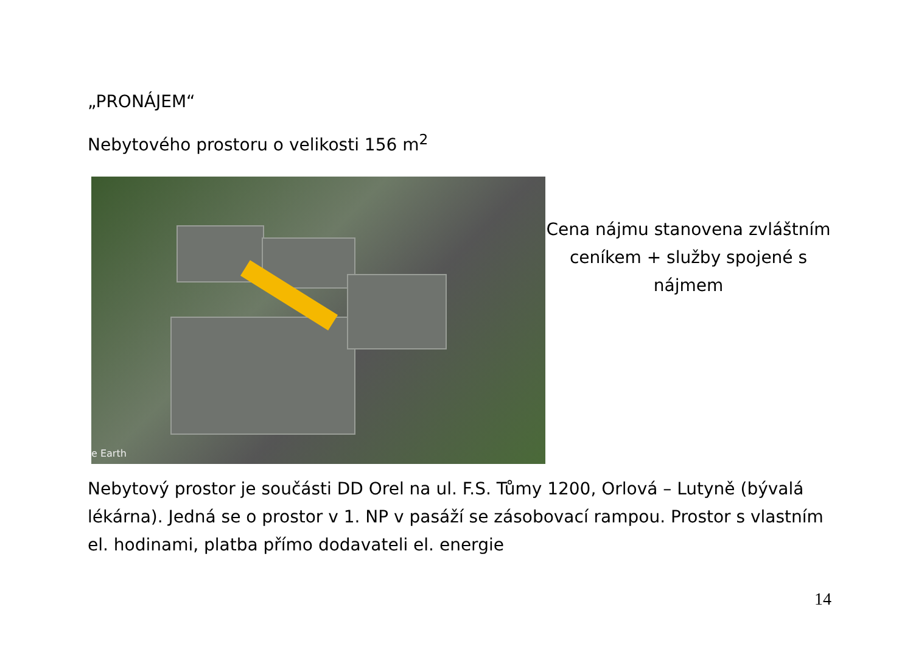„PRONÁJEM“
Nebytového prostoru o velikosti 156 m<sup>2</sup>
e Earth
Cena nájmu stanovena zvláštním ceníkem + služby spojené s nájmem
Nebytový prostor je součásti DD Orel na ul. F.S. Tůmy 1200, Orlová – Lutyně (bývalá lékárna). Jedná se o prostor v 1. NP v pasáží se zásobovací rampou. Prostor s vlastním el. hodinami, platba přímo dodavateli el. energie
14